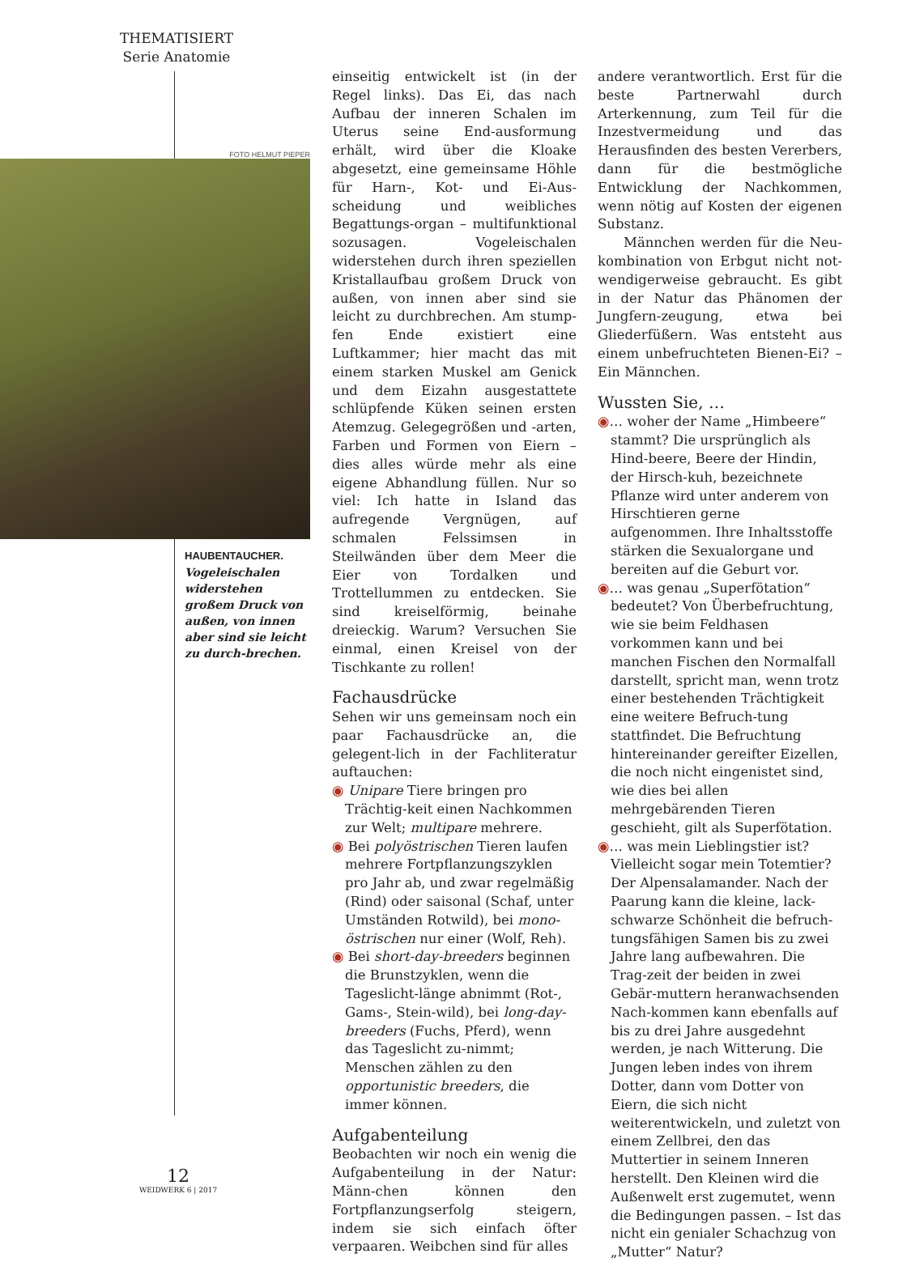THEMATISIERT
Serie Anatomie
FOTO HELMUT PIEPER
HAUBENTAUCHER.
Vogeleischalen widerstehen großem Druck von außen, von innen aber sind sie leicht zu durch-brechen.
einseitig entwickelt ist (in der Regel links). Das Ei, das nach Aufbau der inneren Schalen im Uterus seine End-ausformung erhält, wird über die Kloake abgesetzt, eine gemeinsame Höhle für Harn-, Kot- und Ei-Aus-scheidung und weibliches Begattungs-organ – multifunktional sozusagen. Vogeleischalen widerstehen durch ihren speziellen Kristallaufbau großem Druck von außen, von innen aber sind sie leicht zu durchbrechen. Am stump-fen Ende existiert eine Luftkammer; hier macht das mit einem starken Muskel am Genick und dem Eizahn ausgestattete schlüpfende Küken seinen ersten Atemzug. Gelegegrößen und -arten, Farben und Formen von Eiern – dies alles würde mehr als eine eigene Abhandlung füllen. Nur so viel: Ich hatte in Island das aufregende Vergnügen, auf schmalen Felssimsen in Steilwänden über dem Meer die Eier von Tordalken und Trottellummen zu entdecken. Sie sind kreiselförmig, beinahe dreieckig. Warum? Versuchen Sie einmal, einen Kreisel von der Tischkante zu rollen!
Fachausdrücke
Sehen wir uns gemeinsam noch ein paar Fachausdrücke an, die gelegent-lich in der Fachliteratur auftauchen:
◉ Unipare Tiere bringen pro Trächtig-keit einen Nachkommen zur Welt; multipare mehrere.
◉ Bei polyöstrischen Tieren laufen mehrere Fortpflanzungszyklen pro Jahr ab, und zwar regelmäßig (Rind) oder saisonal (Schaf, unter Umständen Rotwild), bei mono-östrischen nur einer (Wolf, Reh).
◉ Bei short-day-breeders beginnen die Brunstzyklen, wenn die Tageslicht-länge abnimmt (Rot-, Gams-, Stein-wild), bei long-day-breeders (Fuchs, Pferd), wenn das Tageslicht zu-nimmt; Menschen zählen zu den opportunistic breeders, die immer können.
Aufgabenteilung
Beobachten wir noch ein wenig die Aufgabenteilung in der Natur: Männ-chen können den Fortpflanzungserfolg steigern, indem sie sich einfach öfter verpaaren. Weibchen sind für alles
andere verantwortlich. Erst für die beste Partnerwahl durch Arterkennung, zum Teil für die Inzestvermeidung und das Herausfinden des besten Vererbers, dann für die bestmögliche Entwicklung der Nachkommen, wenn nötig auf Kosten der eigenen Substanz.
Männchen werden für die Neu-kombination von Erbgut nicht not-wendigerweise gebraucht. Es gibt in der Natur das Phänomen der Jungfern-zeugung, etwa bei Gliederfüßern. Was entsteht aus einem unbefruchteten Bienen-Ei? – Ein Männchen.
Wussten Sie, …
◉… woher der Name „Himbeere“ stammt? Die ursprünglich als Hind-beere, Beere der Hindin, der Hirsch-kuh, bezeichnete Pflanze wird unter anderem von Hirschtieren gerne aufgenommen. Ihre Inhaltsstoffe stärken die Sexualorgane und bereiten auf die Geburt vor.
◉… was genau „Superfötation“ bedeutet? Von Überbefruchtung, wie sie beim Feldhasen vorkommen kann und bei manchen Fischen den Normalfall darstellt, spricht man, wenn trotz einer bestehenden Trächtigkeit eine weitere Befruch-tung stattfindet. Die Befruchtung hintereinander gereifter Eizellen, die noch nicht eingenistet sind, wie dies bei allen mehrgebärenden Tieren geschieht, gilt als Superfötation.
◉… was mein Lieblingstier ist? Vielleicht sogar mein Totemtier? Der Alpensalamander. Nach der Paarung kann die kleine, lack-schwarze Schönheit die befruch-tungsfähigen Samen bis zu zwei Jahre lang aufbewahren. Die Trag-zeit der beiden in zwei Gebär-muttern heranwachsenden Nach-kommen kann ebenfalls auf bis zu drei Jahre ausgedehnt werden, je nach Witterung. Die Jungen leben indes von ihrem Dotter, dann vom Dotter von Eiern, die sich nicht weiterentwickeln, und zuletzt von einem Zellbrei, den das Muttertier in seinem Inneren herstellt. Den Kleinen wird die Außenwelt erst zugemutet, wenn die Bedingungen passen. – Ist das nicht ein genialer Schachzug von „Mutter“ Natur?
12
WEIDWERK 6 | 2017